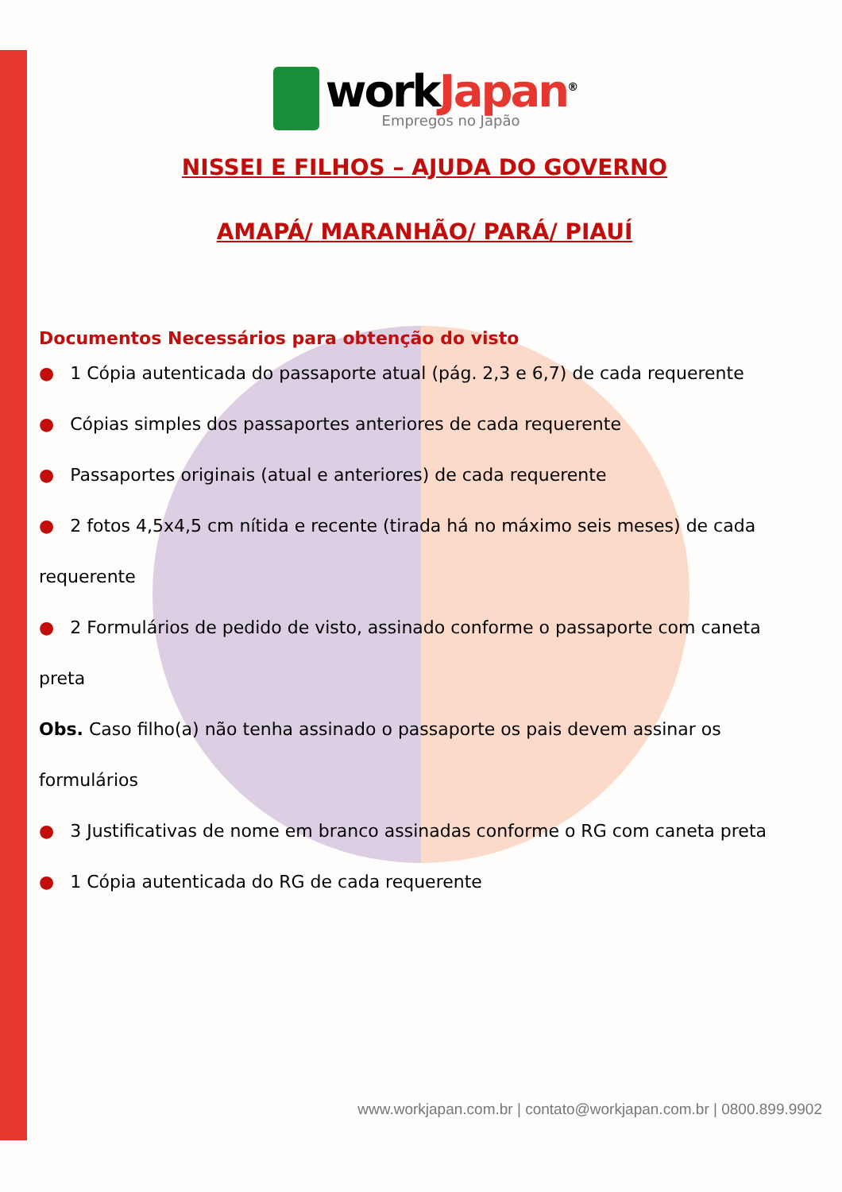workJapan<sup>®</sup>
Empregos no Japão
NISSEI E FILHOS – AJUDA DO GOVERNO
AMAPÁ/ MARANHÃO/ PARÁ/ PIAUÍ
Documentos Necessários para obtenção do visto
● 1 Cópia autenticada do passaporte atual (pág. 2,3 e 6,7) de cada requerente
● Cópias simples dos passaportes anteriores de cada requerente
● Passaportes originais (atual e anteriores) de cada requerente
● 2 fotos 4,5x4,5 cm nítida e recente (tirada há no máximo seis meses) de cada requerente
● 2 Formulários de pedido de visto, assinado conforme o passaporte com caneta preta
Obs. Caso filho(a) não tenha assinado o passaporte os pais devem assinar os formulários
● 3 Justificativas de nome em branco assinadas conforme o RG com caneta preta
● 1 Cópia autenticada do RG de cada requerente
www.workjapan.com.br | contato@workjapan.com.br | 0800.899.9902